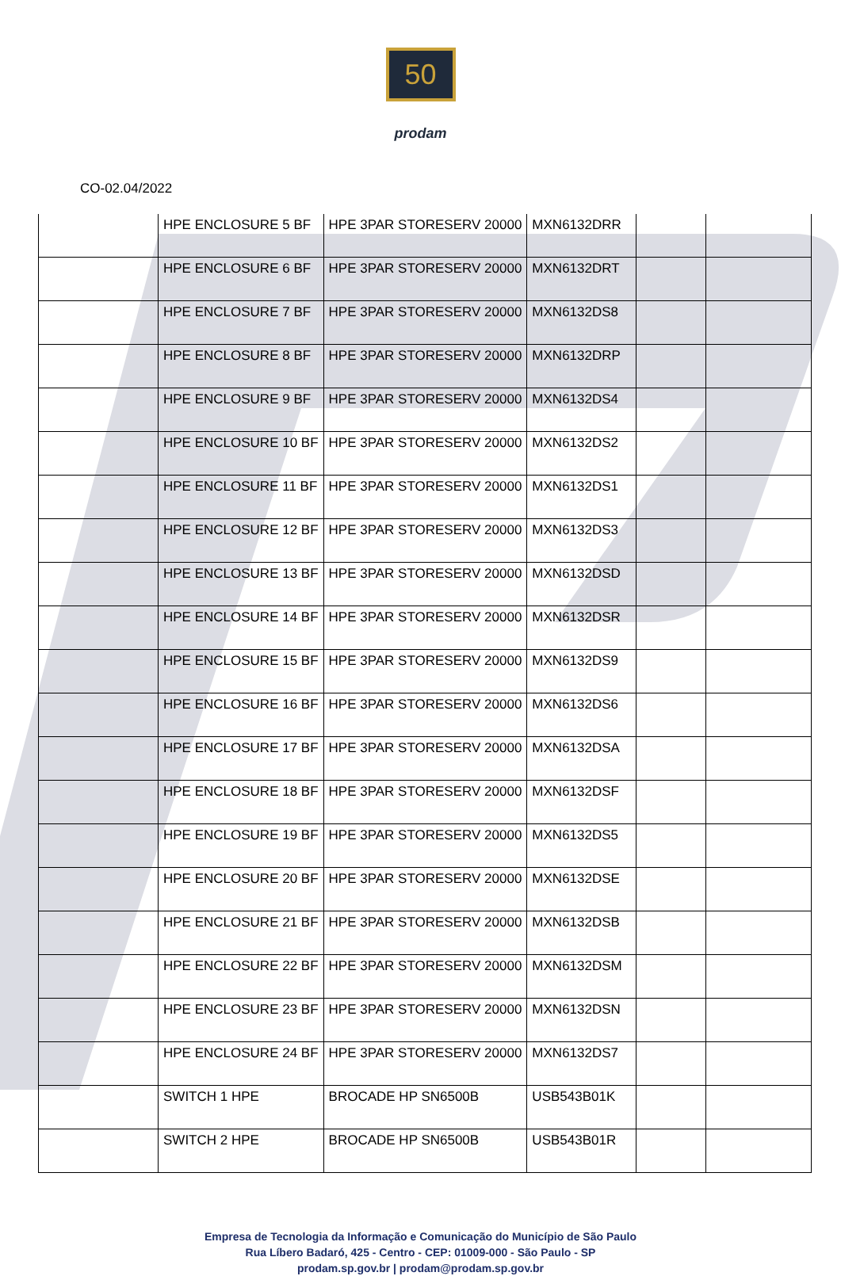50
prodam
CO-02.04/2022
| | HPE ENCLOSURE 5 BF | HPE 3PAR STORESERV 20000 | MXN6132DRR | | |
| | HPE ENCLOSURE 6 BF | HPE 3PAR STORESERV 20000 | MXN6132DRT | | |
| | HPE ENCLOSURE 7 BF | HPE 3PAR STORESERV 20000 | MXN6132DS8 | | |
| | HPE ENCLOSURE 8 BF | HPE 3PAR STORESERV 20000 | MXN6132DRP | | |
| | HPE ENCLOSURE 9 BF | HPE 3PAR STORESERV 20000 | MXN6132DS4 | | |
| | HPE ENCLOSURE 10 BF | HPE 3PAR STORESERV 20000 | MXN6132DS2 | | |
| | HPE ENCLOSURE 11 BF | HPE 3PAR STORESERV 20000 | MXN6132DS1 | | |
| | HPE ENCLOSURE 12 BF | HPE 3PAR STORESERV 20000 | MXN6132DS3 | | |
| | HPE ENCLOSURE 13 BF | HPE 3PAR STORESERV 20000 | MXN6132DSD | | |
| | HPE ENCLOSURE 14 BF | HPE 3PAR STORESERV 20000 | MXN6132DSR | | |
| | HPE ENCLOSURE 15 BF | HPE 3PAR STORESERV 20000 | MXN6132DS9 | | |
| | HPE ENCLOSURE 16 BF | HPE 3PAR STORESERV 20000 | MXN6132DS6 | | |
| | HPE ENCLOSURE 17 BF | HPE 3PAR STORESERV 20000 | MXN6132DSA | | |
| | HPE ENCLOSURE 18 BF | HPE 3PAR STORESERV 20000 | MXN6132DSF | | |
| | HPE ENCLOSURE 19 BF | HPE 3PAR STORESERV 20000 | MXN6132DS5 | | |
| | HPE ENCLOSURE 20 BF | HPE 3PAR STORESERV 20000 | MXN6132DSE | | |
| | HPE ENCLOSURE 21 BF | HPE 3PAR STORESERV 20000 | MXN6132DSB | | |
| | HPE ENCLOSURE 22 BF | HPE 3PAR STORESERV 20000 | MXN6132DSM | | |
| | HPE ENCLOSURE 23 BF | HPE 3PAR STORESERV 20000 | MXN6132DSN | | |
| | HPE ENCLOSURE 24 BF | HPE 3PAR STORESERV 20000 | MXN6132DS7 | | |
| | SWITCH 1 HPE | BROCADE HP SN6500B | USB543B01K | | |
| | SWITCH 2 HPE | BROCADE HP SN6500B | USB543B01R | | |
Empresa de Tecnologia da Informação e Comunicação do Município de São Paulo
Rua Líbero Badaró, 425 - Centro - CEP: 01009-000 - São Paulo - SP
prodam.sp.gov.br | prodam@prodam.sp.gov.br